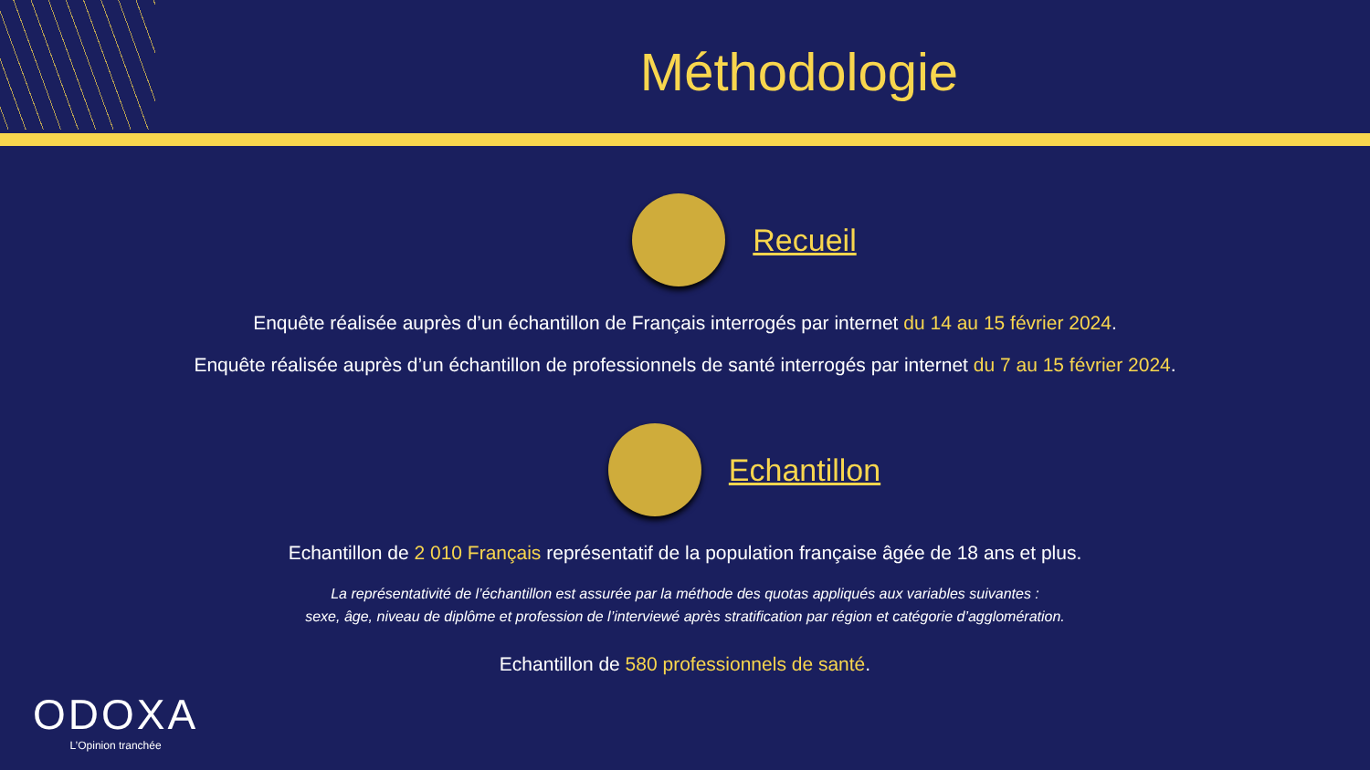Méthodologie
Recueil
Enquête réalisée auprès d’un échantillon de Français interrogés par internet du 14 au 15 février 2024.
Enquête réalisée auprès d’un échantillon de professionnels de santé interrogés par internet du 7 au 15 février 2024.
Echantillon
Echantillon de 2 010 Français représentatif de la population française âgée de 18 ans et plus.
La représentativité de l’échantillon est assurée par la méthode des quotas appliqués aux variables suivantes :
sexe, âge, niveau de diplôme et profession de l’interviewé après stratification par région et catégorie d’agglomération.
Echantillon de 580 professionnels de santé.
ODOXA
L’Opinion tranchée